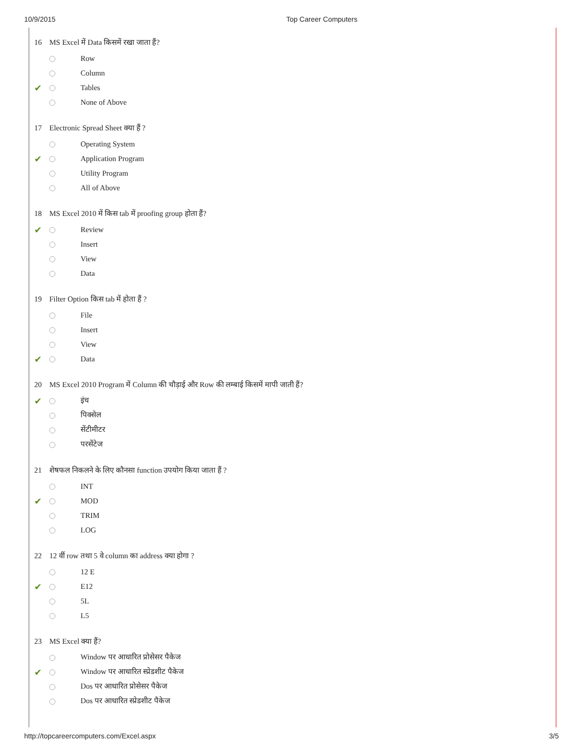10/9/2015 Top Career Computers
16 MS Excel में Data किसमें रखा जाता हैं?
Row
Column
✔ Tables
None of Above
17 Electronic Spread Sheet क्या हैं ?
Operating System
✔ Application Program
Utility Program
All of Above
18 MS Excel 2010 में किस tab में proofing group होता हैं?
✔ Review
Insert
View
Data
19 Filter Option किस tab में होता हैं ?
File
Insert
View
✔ Data
20 MS Excel 2010 Program में Column की चौड़ाई और Row की लम्बाई किसमें मापी जाती हैं?
✔ इंच
पिक्सेल
सेंटीमीटर
परसेंटेज
21 शेषफल निकलने के लिए कौनसा function उपयोग किया जाता हैं ?
INT
✔ MOD
TRIM
LOG
22 12 वीं row तथा 5 वे column का address क्या होगा ?
12 E
✔ E12
5L
L5
23 MS Excel क्या हैं?
Window पर आधारित प्रोसेसर पैकेज
✔ Window पर आधारित स्प्रेडशीट पैकेज
Dos पर आधारित प्रोसेसर पैकेज
Dos पर आधारित स्प्रेडशीट पैकेज
http://topcareercomputers.com/Excel.aspx 3/5